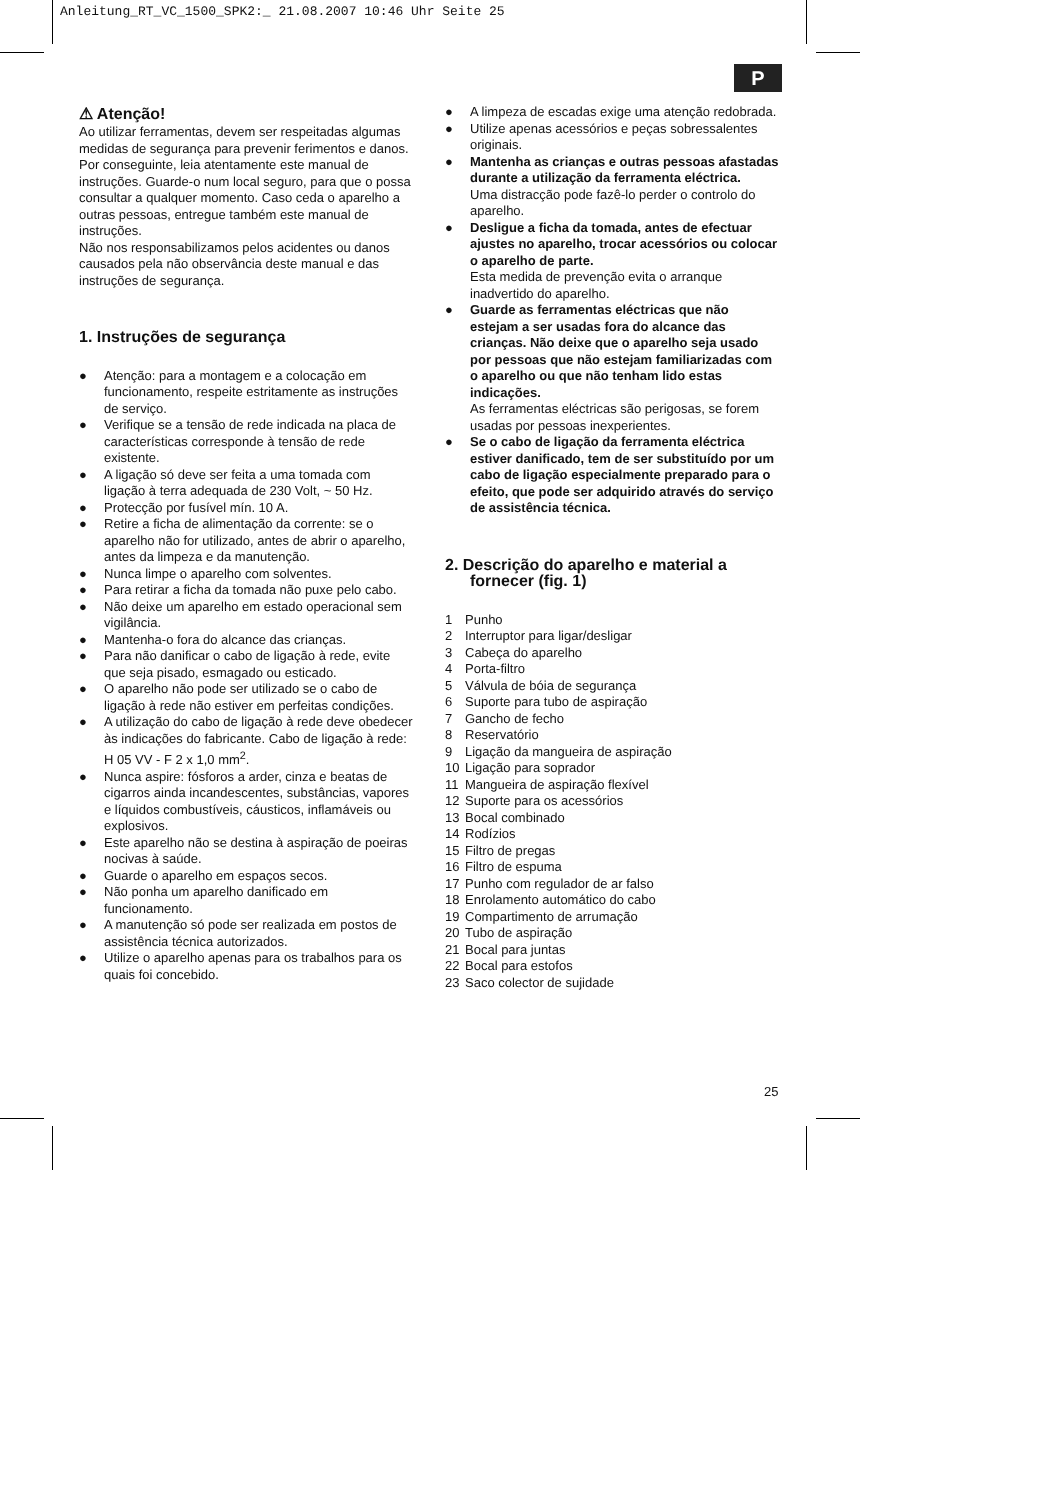Anleitung_RT_VC_1500_SPK2:_ 21.08.2007 10:46 Uhr Seite 25
P
⚠ Atenção!
Ao utilizar ferramentas, devem ser respeitadas algumas medidas de segurança para prevenir ferimentos e danos. Por conseguinte, leia atentamente este manual de instruções. Guarde-o num local seguro, para que o possa consultar a qualquer momento. Caso ceda o aparelho a outras pessoas, entregue também este manual de instruções.
Não nos responsabilizamos pelos acidentes ou danos causados pela não observância deste manual e das instruções de segurança.
1. Instruções de segurança
● Atenção: para a montagem e a colocação em funcionamento, respeite estritamente as instruções de serviço.
● Verifique se a tensão de rede indicada na placa de características corresponde à tensão de rede existente.
● A ligação só deve ser feita a uma tomada com ligação à terra adequada de 230 Volt, ~ 50 Hz.
● Protecção por fusível mín. 10 A.
● Retire a ficha de alimentação da corrente: se o aparelho não for utilizado, antes de abrir o aparelho, antes da limpeza e da manutenção.
● Nunca limpe o aparelho com solventes.
● Para retirar a ficha da tomada não puxe pelo cabo.
● Não deixe um aparelho em estado operacional sem vigilância.
● Mantenha-o fora do alcance das crianças.
● Para não danificar o cabo de ligação à rede, evite que seja pisado, esmagado ou esticado.
● O aparelho não pode ser utilizado se o cabo de ligação à rede não estiver em perfeitas condições.
● A utilização do cabo de ligação à rede deve obedecer às indicações do fabricante. Cabo de ligação à rede: H 05 VV - F 2 x 1,0 mm<sup>2</sup>.
● Nunca aspire: fósforos a arder, cinza e beatas de cigarros ainda incandescentes, substâncias, vapores e líquidos combustíveis, cáusticos, inflamáveis ou explosivos.
● Este aparelho não se destina à aspiração de poeiras nocivas à saúde.
● Guarde o aparelho em espaços secos.
● Não ponha um aparelho danificado em funcionamento.
● A manutenção só pode ser realizada em postos de assistência técnica autorizados.
● Utilize o aparelho apenas para os trabalhos para os quais foi concebido.
● A limpeza de escadas exige uma atenção redobrada.
● Utilize apenas acessórios e peças sobressalentes originais.
● Mantenha as crianças e outras pessoas afastadas durante a utilização da ferramenta eléctrica.
Uma distracção pode fazê-lo perder o controlo do aparelho.
● Desligue a ficha da tomada, antes de efectuar ajustes no aparelho, trocar acessórios ou colocar o aparelho de parte.
Esta medida de prevenção evita o arranque inadvertido do aparelho.
● Guarde as ferramentas eléctricas que não estejam a ser usadas fora do alcance das crianças. Não deixe que o aparelho seja usado por pessoas que não estejam familiarizadas com o aparelho ou que não tenham lido estas indicações.
As ferramentas eléctricas são perigosas, se forem usadas por pessoas inexperientes.
● Se o cabo de ligação da ferramenta eléctrica estiver danificado, tem de ser substituído por um cabo de ligação especialmente preparado para o efeito, que pode ser adquirido através do serviço de assistência técnica.
2. Descrição do aparelho e material a fornecer (fig. 1)
1 Punho
2 Interruptor para ligar/desligar
3 Cabeça do aparelho
4 Porta-filtro
5 Válvula de bóia de segurança
6 Suporte para tubo de aspiração
7 Gancho de fecho
8 Reservatório
9 Ligação da mangueira de aspiração
10 Ligação para soprador
11 Mangueira de aspiração flexível
12 Suporte para os acessórios
13 Bocal combinado
14 Rodízios
15 Filtro de pregas
16 Filtro de espuma
17 Punho com regulador de ar falso
18 Enrolamento automático do cabo
19 Compartimento de arrumação
20 Tubo de aspiração
21 Bocal para juntas
22 Bocal para estofos
23 Saco colector de sujidade
25